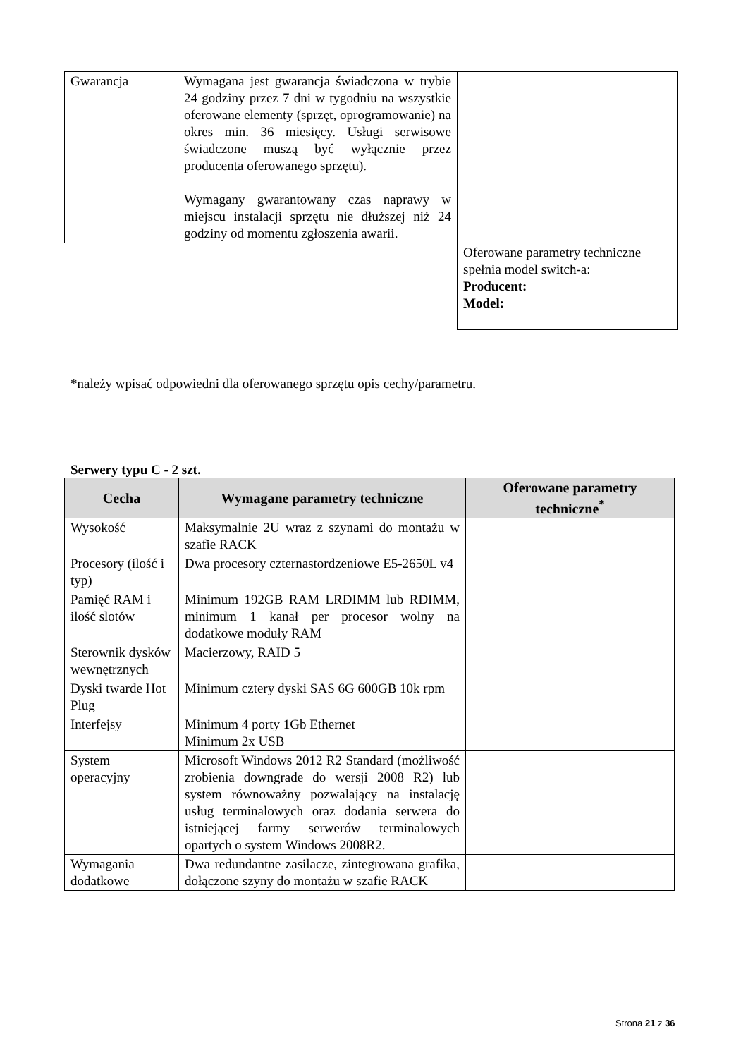| Gwarancja | Wymagana jest gwarancja świadczona w trybie 24 godziny przez 7 dni w tygodniu na wszystkie oferowane elementy (sprzęt, oprogramowanie) na okres min. 36 miesięcy. Usługi serwisowe świadczone muszą być wyłącznie przez producenta oferowanego sprzętu). Wymagany gwarantowany czas naprawy w miejscu instalacji sprzętu nie dłuższej niż 24 godziny od momentu zgłoszenia awarii. | |
| | | Oferowane parametry techniczne spełnia model switch-a: Producent: Model: |
*należy wpisać odpowiedni dla oferowanego sprzętu opis cechy/parametru.
Serwery typu C - 2 szt.
| Cecha | Wymagane parametry techniczne | Oferowane parametry techniczne<sup>*</sup> |
| --- | --- | --- |
| Wysokość | Maksymalnie 2U wraz z szynami do montażu w szafie RACK | |
| Procesory (ilość i typ) | Dwa procesory czternastordzeniowe E5-2650L v4 | |
| Pamięć RAM i ilość slotów | Minimum 192GB RAM LRDIMM lub RDIMM, minimum 1 kanał per procesor wolny na dodatkowe moduły RAM | |
| Sterownik dysków wewnętrznych | Macierzowy, RAID 5 | |
| Dyski twarde Hot Plug | Minimum cztery dyski SAS 6G 600GB 10k rpm | |
| Interfejsy | Minimum 4 porty 1Gb Ethernet Minimum 2x USB | |
| System operacyjny | Microsoft Windows 2012 R2 Standard (możliwość zrobienia downgrade do wersji 2008 R2) lub system równoważny pozwalający na instalację usług terminalowych oraz dodania serwera do istniejącej farmy serwerów terminalowych opartych o system Windows 2008R2. | |
| Wymagania dodatkowe | Dwa redundantne zasilacze, zintegrowana grafika, dołączone szyny do montażu w szafie RACK | |
Strona 21 z 36